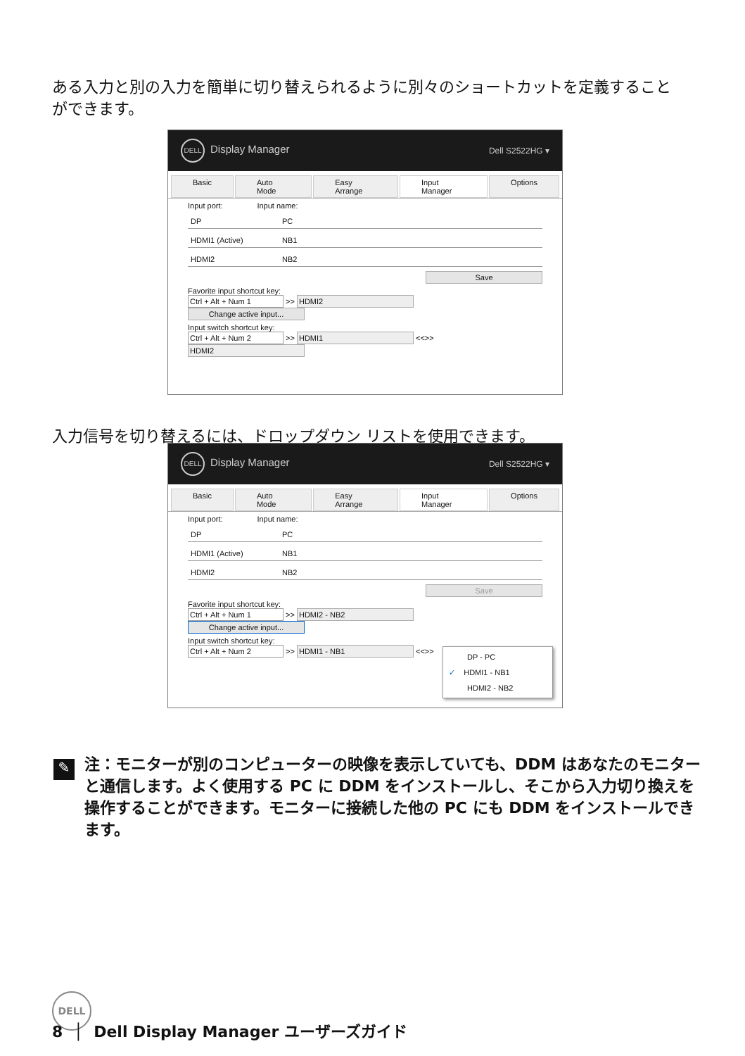ある入力と別の入力を簡単に切り替えられるように別々のショートカットを定義することができます。
DELL Display Manager Dell S2522HG ▾
Basic Auto Mode Easy Arrange Input Manager Options
Input port: Input name:
DP PC
HDMI1 (Active) NB1
HDMI2 NB2
Save
Favorite input shortcut key:
Ctrl + Alt + Num 1 >> HDMI2 Change active input...
Input switch shortcut key:
Ctrl + Alt + Num 2 >> HDMI1 <<>> HDMI2
入力信号を切り替えるには、ドロップダウン リストを使用できます。
DELL Display Manager Dell S2522HG ▾
Basic Auto Mode Easy Arrange Input Manager Options
Input port: Input name:
DP PC
HDMI1 (Active) NB1
HDMI2 NB2
Save
Favorite input shortcut key:
Ctrl + Alt + Num 1 >> HDMI2 - NB2 Change active input...
Input switch shortcut key:
Ctrl + Alt + Num 2 >> HDMI1 - NB1 <<>>
DP - PC
✓ HDMI1 - NB1
HDMI2 - NB2
注：モニターが別のコンピューターの映像を表示していても、DDM はあなたのモニターと通信します。よく使用する PC に DDM をインストールし、そこから入力切り換えを操作することができます。モニターに接続した他の PC にも DDM をインストールできます。
✎
DELL
8 │ Dell Display Manager ユーザーズガイド